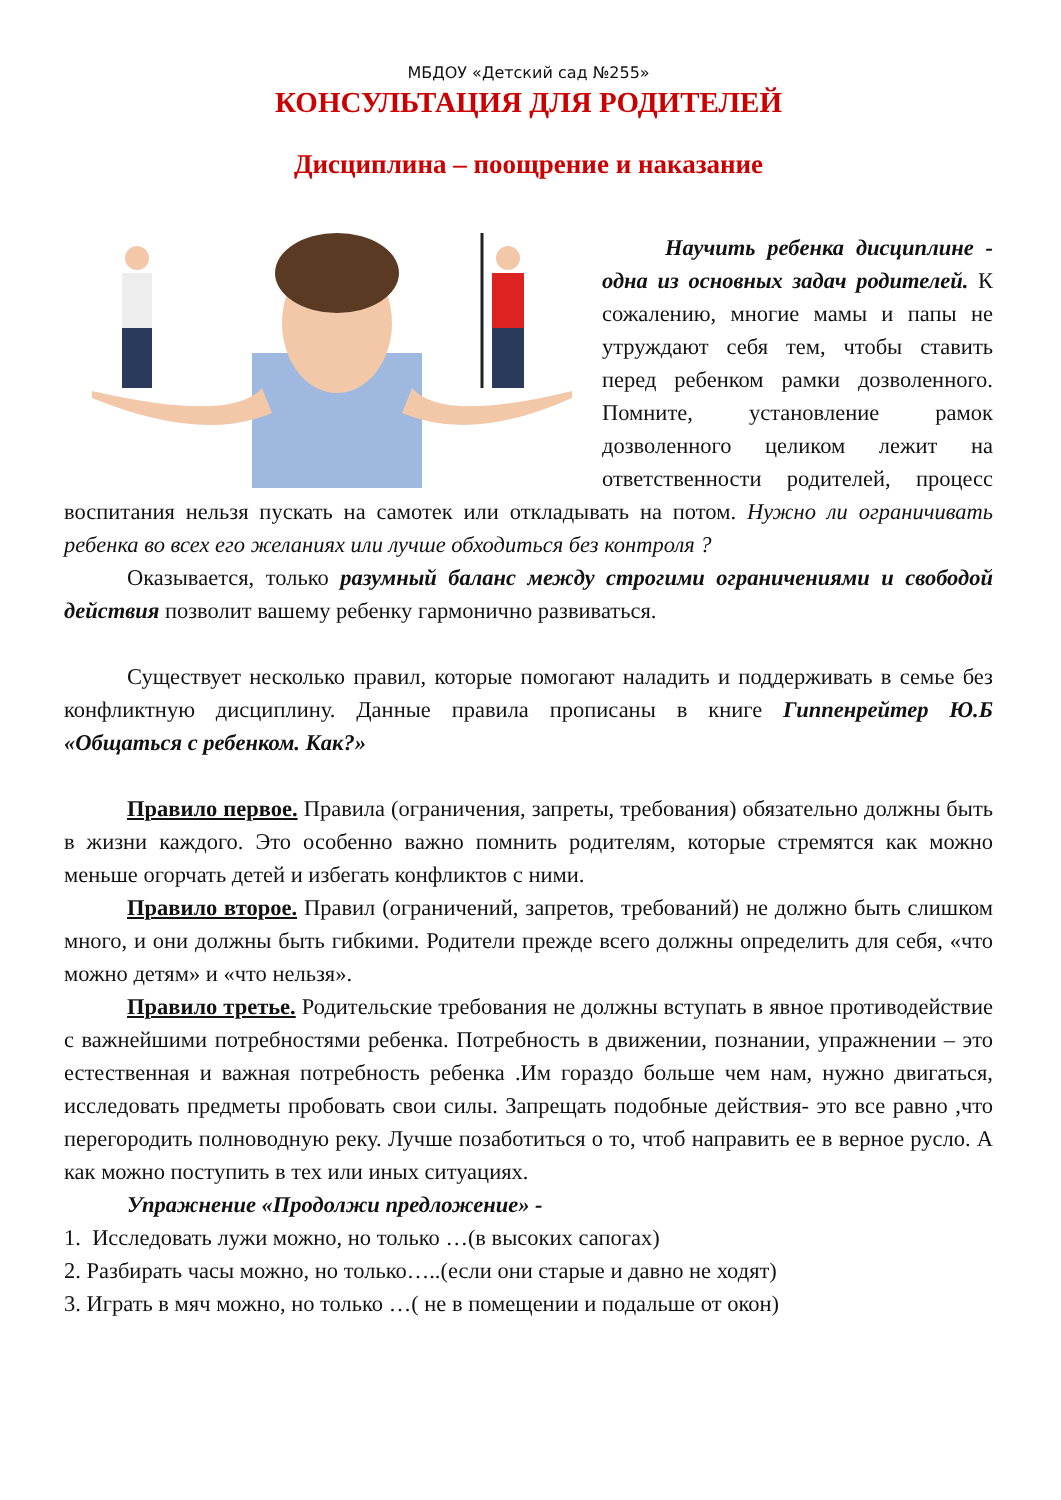МБДОУ «Детский сад №255»
КОНСУЛЬТАЦИЯ ДЛЯ РОДИТЕЛЕЙ
Дисциплина – поощрение и наказание
Научить ребенка дисциплине - одна из основных задач родителей. К сожалению, многие мамы и папы не утруждают себя тем, чтобы ставить перед ребенком рамки дозволенного. Помните, установление рамок дозволенного целиком лежит на ответственности родителей, процесс воспитания нельзя пускать на самотек или откладывать на потом. Нужно ли ограничивать ребенка во всех его желаниях или лучше обходиться без контроля ?
Оказывается, только разумный баланс между строгими ограничениями и свободой действия позволит вашему ребенку гармонично развиваться.
Существует несколько правил, которые помогают наладить и поддерживать в семье без конфликтную дисциплину. Данные правила прописаны в книге Гиппенрейтер Ю.Б «Общаться с ребенком. Как?»
Правило первое. Правила (ограничения, запреты, требования) обязательно должны быть в жизни каждого. Это особенно важно помнить родителям, которые стремятся как можно меньше огорчать детей и избегать конфликтов с ними.
Правило второе. Правил (ограничений, запретов, требований) не должно быть слишком много, и они должны быть гибкими. Родители прежде всего должны определить для себя, «что можно детям» и «что нельзя».
Правило третье. Родительские требования не должны вступать в явное противодействие с важнейшими потребностями ребенка. Потребность в движении, познании, упражнении – это естественная и важная потребность ребенка .Им гораздо больше чем нам, нужно двигаться, исследовать предметы пробовать свои силы. Запрещать подобные действия- это все равно ,что перегородить полноводную реку. Лучше позаботиться о то, чтоб направить ее в верное русло. А как можно поступить в тех или иных ситуациях.
Упражнение «Продолжи предложение» -
1. Исследовать лужи можно, но только …(в высоких сапогах)
2. Разбирать часы можно, но только…..(если они старые и давно не ходят)
3. Играть в мяч можно, но только …( не в помещении и подальше от окон)